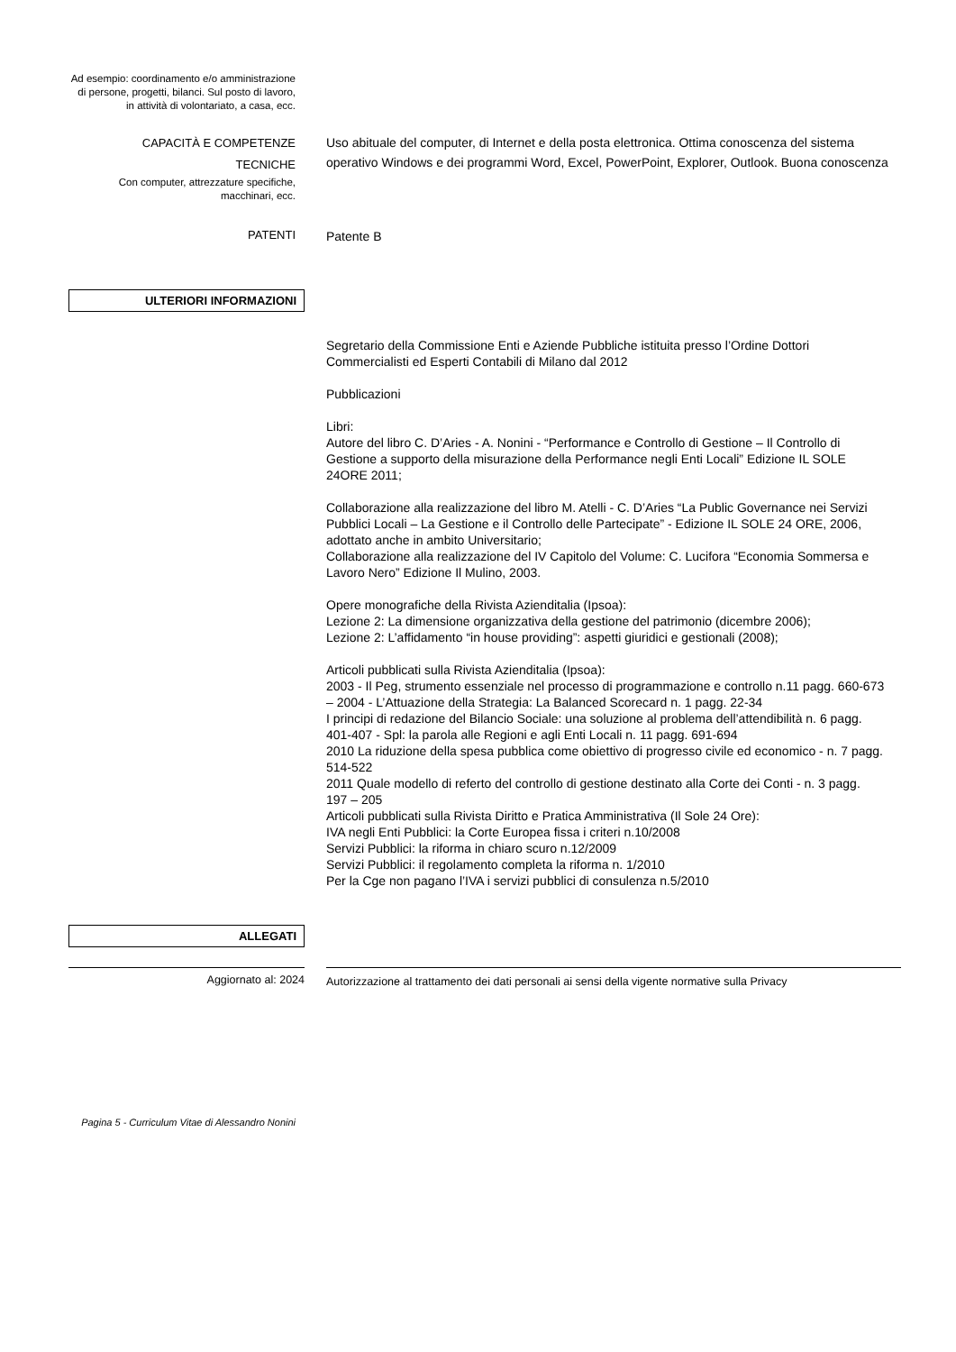Ad esempio: coordinamento e/o amministrazione di persone, progetti, bilanci. Sul posto di lavoro, in attività di volontariato, a casa, ecc.
CAPACITÀ E COMPETENZE
TECNICHE
Con computer, attrezzature specifiche, macchinari, ecc.
Uso abituale del computer, di Internet e della posta elettronica. Ottima conoscenza del sistema operativo Windows e dei programmi Word, Excel, PowerPoint, Explorer, Outlook. Buona conoscenza
PATENTI
Patente B
ULTERIORI INFORMAZIONI
Segretario della Commissione Enti e Aziende Pubbliche istituita presso l’Ordine Dottori Commercialisti ed Esperti Contabili di Milano dal 2012
Pubblicazioni
Libri:
Autore del libro C. D’Aries - A. Nonini - “Performance e Controllo di Gestione – Il Controllo di Gestione a supporto della misurazione della Performance negli Enti Locali” Edizione IL SOLE 24ORE 2011;
Collaborazione alla realizzazione del libro M. Atelli - C. D’Aries “La Public Governance nei Servizi Pubblici Locali – La Gestione e il Controllo delle Partecipate” - Edizione IL SOLE 24 ORE, 2006, adottato anche in ambito Universitario;
Collaborazione alla realizzazione del IV Capitolo del Volume: C. Lucifora “Economia Sommersa e Lavoro Nero” Edizione Il Mulino, 2003.
Opere monografiche della Rivista Azienditalia (Ipsoa):
Lezione 2: La dimensione organizzativa della gestione del patrimonio (dicembre 2006);
Lezione 2: L’affidamento “in house providing”: aspetti giuridici e gestionali (2008);
Articoli pubblicati sulla Rivista Azienditalia (Ipsoa):
2003 - Il Peg, strumento essenziale nel processo di programmazione e controllo n.11 pagg. 660-673 – 2004 - L’Attuazione della Strategia: La Balanced Scorecard n. 1 pagg. 22-34
I principi di redazione del Bilancio Sociale: una soluzione al problema dell’attendibilità n. 6 pagg. 401-407 - Spl: la parola alle Regioni e agli Enti Locali n. 11 pagg. 691-694
2010 La riduzione della spesa pubblica come obiettivo di progresso civile ed economico - n. 7 pagg. 514-522
2011 Quale modello di referto del controllo di gestione destinato alla Corte dei Conti - n. 3 pagg. 197 – 205
Articoli pubblicati sulla Rivista Diritto e Pratica Amministrativa (Il Sole 24 Ore):
IVA negli Enti Pubblici: la Corte Europea fissa i criteri n.10/2008
Servizi Pubblici: la riforma in chiaro scuro n.12/2009
Servizi Pubblici: il regolamento completa la riforma n. 1/2010
Per la Cge non pagano l’IVA i servizi pubblici di consulenza n.5/2010
ALLEGATI
Aggiornato al: 2024
Autorizzazione al trattamento dei dati personali ai sensi della vigente normative sulla Privacy
Pagina 5 - Curriculum Vitae di Alessandro Nonini